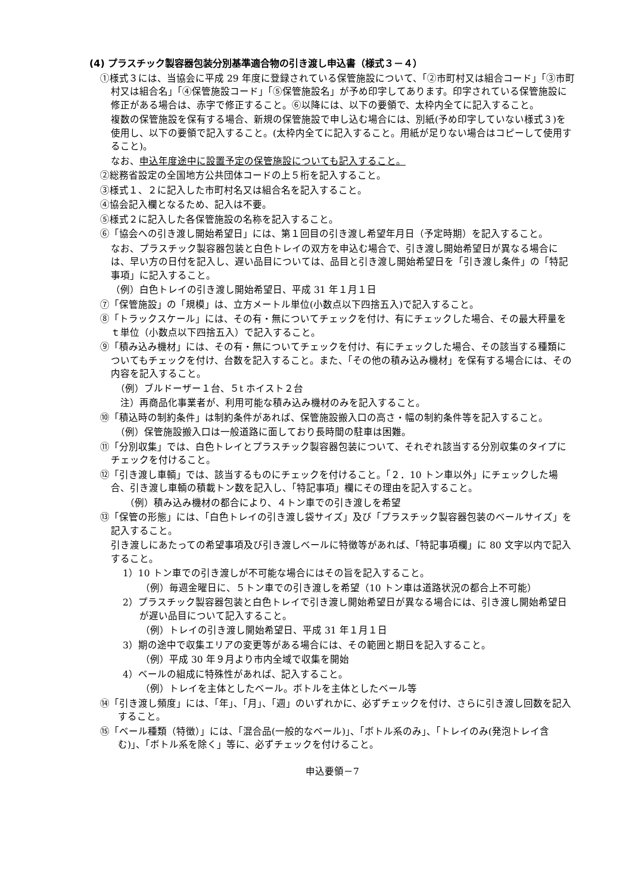(4) プラスチック製容器包装分別基準適合物の引き渡し申込書（様式３－４）
①様式３には、当協会に平成 29 年度に登録されている保管施設について、「②市町村又は組合コード」「③市町村又は組合名」「④保管施設コード」「⑤保管施設名」が予め印字してあります。印字されている保管施設に修正がある場合は、赤字で修正すること。⑥以降には、以下の要領で、太枠内全てに記入すること。
複数の保管施設を保有する場合、新規の保管施設で申し込む場合には、別紙(予め印字していない様式３)を使用し、以下の要領で記入すること。(太枠内全てに記入すること。用紙が足りない場合はコピーして使用すること)。
なお、申込年度途中に設置予定の保管施設についても記入すること。
②総務省設定の全国地方公共団体コードの上５桁を記入すること。
③様式１、２に記入した市町村名又は組合名を記入すること。
④協会記入欄となるため、記入は不要。
⑤様式２に記入した各保管施設の名称を記入すること。
⑥「協会への引き渡し開始希望日」には、第１回目の引き渡し希望年月日（予定時期）を記入すること。
なお、プラスチック製容器包装と白色トレイの双方を申込む場合で、引き渡し開始希望日が異なる場合には、早い方の日付を記入し、遅い品目については、品目と引き渡し開始希望日を「引き渡し条件」の「特記事項」に記入すること。
（例）白色トレイの引き渡し開始希望日、平成 31 年１月１日
⑦「保管施設」の「規模」は、立方メートル単位(小数点以下四捨五入)で記入すること。
⑧「トラックスケール」には、その有・無についてチェックを付け、有にチェックした場合、その最大秤量をｔ単位（小数点以下四捨五入）で記入すること。
⑨「積み込み機材」には、その有・無についてチェックを付け、有にチェックした場合、その該当する種類についてもチェックを付け、台数を記入すること。また、「その他の積み込み機材」を保有する場合には、その内容を記入すること。
（例）ブルドーザー１台、５t ホイスト２台
注）再商品化事業者が、利用可能な積み込み機材のみを記入すること。
⑩「積込時の制約条件」は制約条件があれば、保管施設搬入口の高さ・幅の制約条件等を記入すること。
（例）保管施設搬入口は一般道路に面しており長時間の駐車は困難。
⑪「分別収集」では、白色トレイとプラスチック製容器包装について、それぞれ該当する分別収集のタイプにチェックを付けること。
⑫「引き渡し車輌」では、該当するものにチェックを付けること。「２．10 トン車以外」にチェックした場合、引き渡し車輌の積載トン数を記入し、「特記事項」欄にその理由を記入すること。
（例）積み込み機材の都合により、４トン車での引き渡しを希望
⑬「保管の形態」には、「白色トレイの引き渡し袋サイズ」及び「プラスチック製容器包装のベールサイズ」を記入すること。
引き渡しにあたっての希望事項及び引き渡しベールに特徴等があれば、「特記事項欄」に 80 文字以内で記入すること。
1）10 トン車での引き渡しが不可能な場合にはその旨を記入すること。
（例）毎週金曜日に、５トン車での引き渡しを希望（10 トン車は道路状況の都合上不可能）
2）プラスチック製容器包装と白色トレイで引き渡し開始希望日が異なる場合には、引き渡し開始希望日が遅い品目について記入すること。
（例）トレイの引き渡し開始希望日、平成 31 年１月１日
3）期の途中で収集エリアの変更等がある場合には、その範囲と期日を記入すること。
（例）平成 30 年９月より市内全域で収集を開始
4）ベールの組成に特殊性があれば、記入すること。
（例）トレイを主体としたベール。ボトルを主体としたベール等
⑭「引き渡し頻度」には、「年」、「月」、「週」のいずれかに、必ずチェックを付け、さらに引き渡し回数を記入すること。
⑮「ベール種類（特徴）」には、「混合品(一般的なベール)」、「ボトル系のみ」、「トレイのみ(発泡トレイ含む)」、「ボトル系を除く」等に、必ずチェックを付けること。
申込要領－7